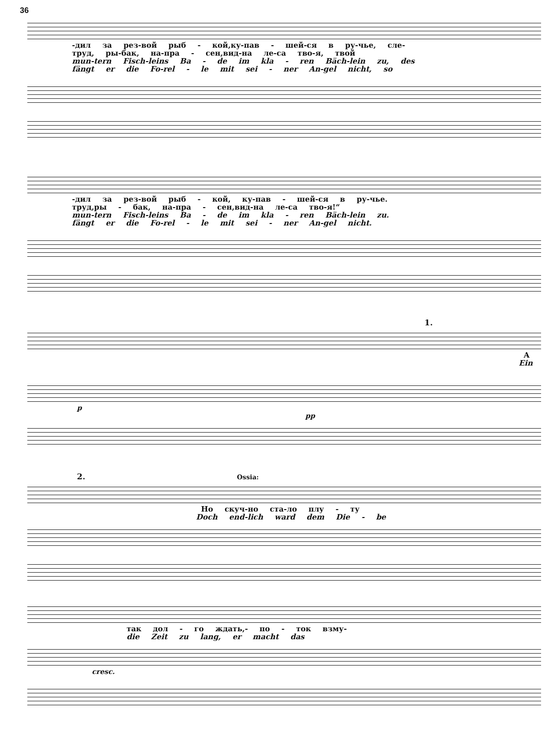36
-дил за рез-вой рыб - кой,ку-пав - шей-ся в ру-чье, сле-
труд, ры-бак, на-пра - сен,вид-на ле-са тво-я, твой
mun-tern Fisch-leins Ba - de im kla - ren Bäch-lein zu, des
fängt er die Fo-rel - le mit sei - ner An-gel nicht, so
-дил за рез-вой рыб - кой, ку-пав - шей-ся в ру-чье.
труд,ры - бак, на-пра - сен,вид-на ле-са тво-я!“
mun-tern Fisch-leins Ba - de im kla - ren Bäch-lein zu.
fängt er die Fo-rel - le mit sei - ner An-gel nicht.
1.
A
Ein
p
pp
2. Ossia:
Но скуч-но ста-ло плу - ту
Doch end-lich ward dem Die - be
так дол - го ждать,- по - ток взму-
die Zeit zu lang, er macht das
cresc.